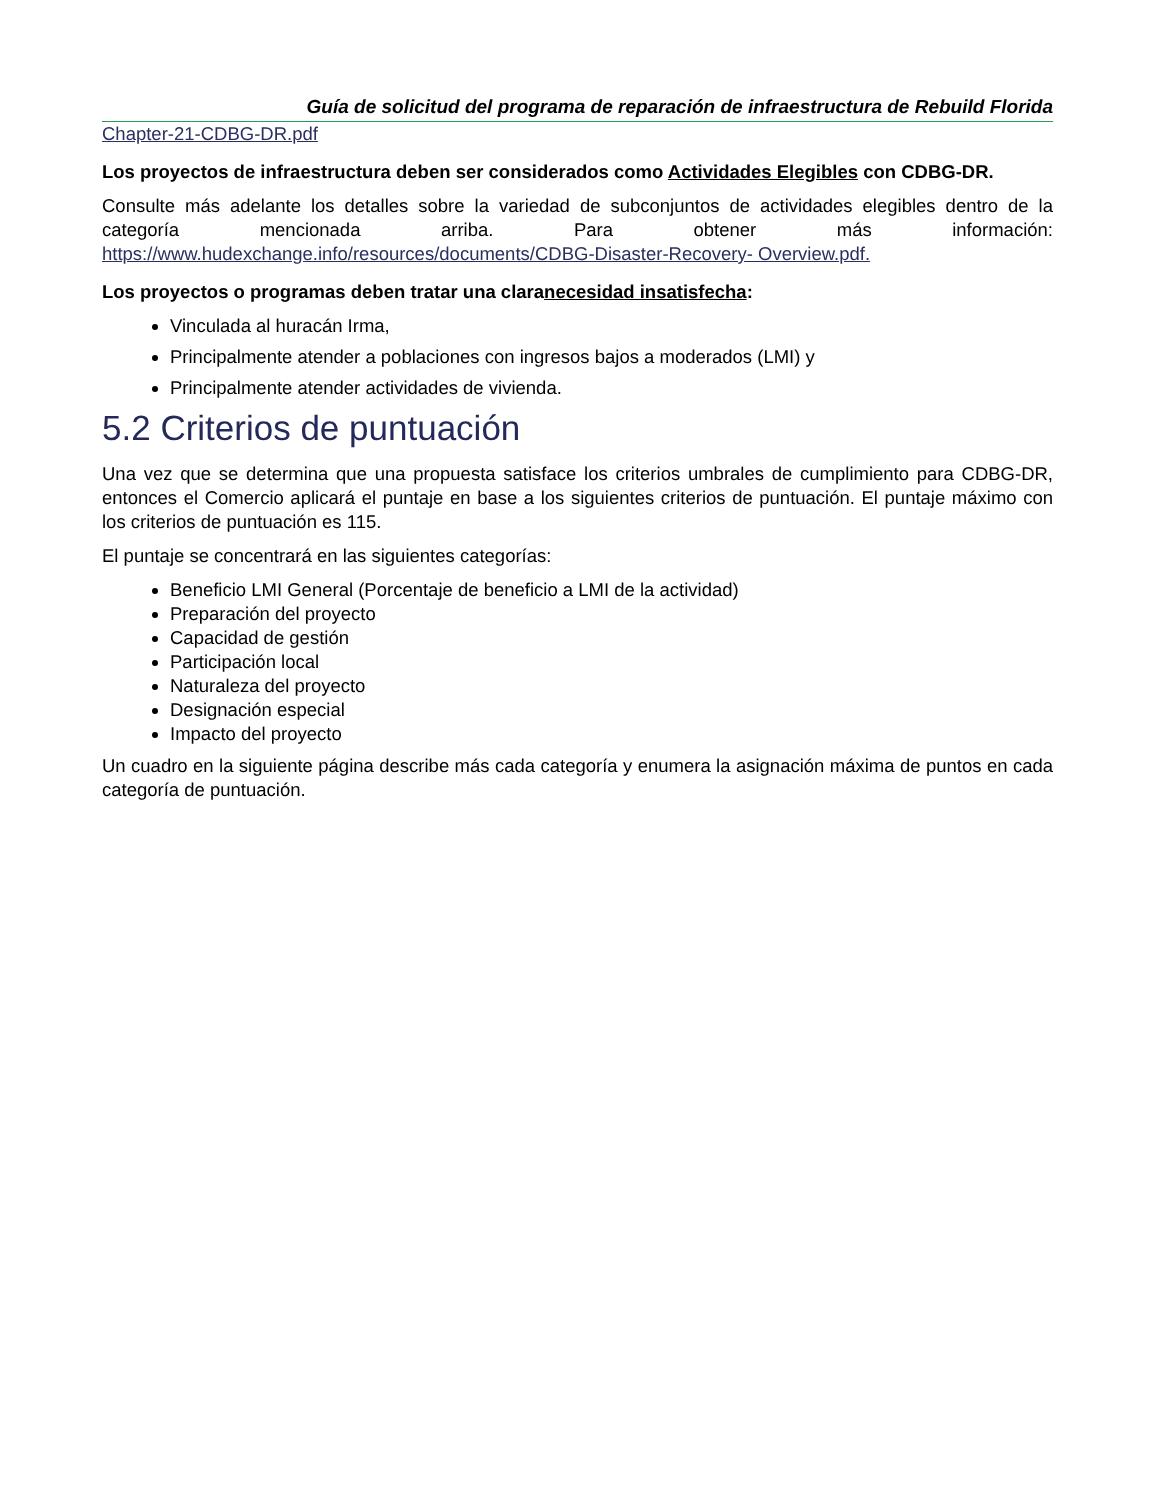Guía de solicitud del programa de reparación de infraestructura de Rebuild Florida
Chapter-21-CDBG-DR.pdf
Los proyectos de infraestructura deben ser considerados como Actividades Elegibles con CDBG-DR.
Consulte más adelante los detalles sobre la variedad de subconjuntos de actividades elegibles dentro de la categoría mencionada arriba. Para obtener más información: https://www.hudexchange.info/resources/documents/CDBG-Disaster-Recovery- Overview.pdf.
Los proyectos o programas deben tratar una claranecesidad insatisfecha:
Vinculada al huracán Irma,
Principalmente atender a poblaciones con ingresos bajos a moderados (LMI) y
Principalmente atender actividades de vivienda.
5.2 Criterios de puntuación
Una vez que se determina que una propuesta satisface los criterios umbrales de cumplimiento para CDBG-DR, entonces el Comercio aplicará el puntaje en base a los siguientes criterios de puntuación. El puntaje máximo con los criterios de puntuación es 115.
El puntaje se concentrará en las siguientes categorías:
Beneficio LMI General (Porcentaje de beneficio a LMI de la actividad)
Preparación del proyecto
Capacidad de gestión
Participación local
Naturaleza del proyecto
Designación especial
Impacto del proyecto
Un cuadro en la siguiente página describe más cada categoría y enumera la asignación máxima de puntos en cada categoría de puntuación.